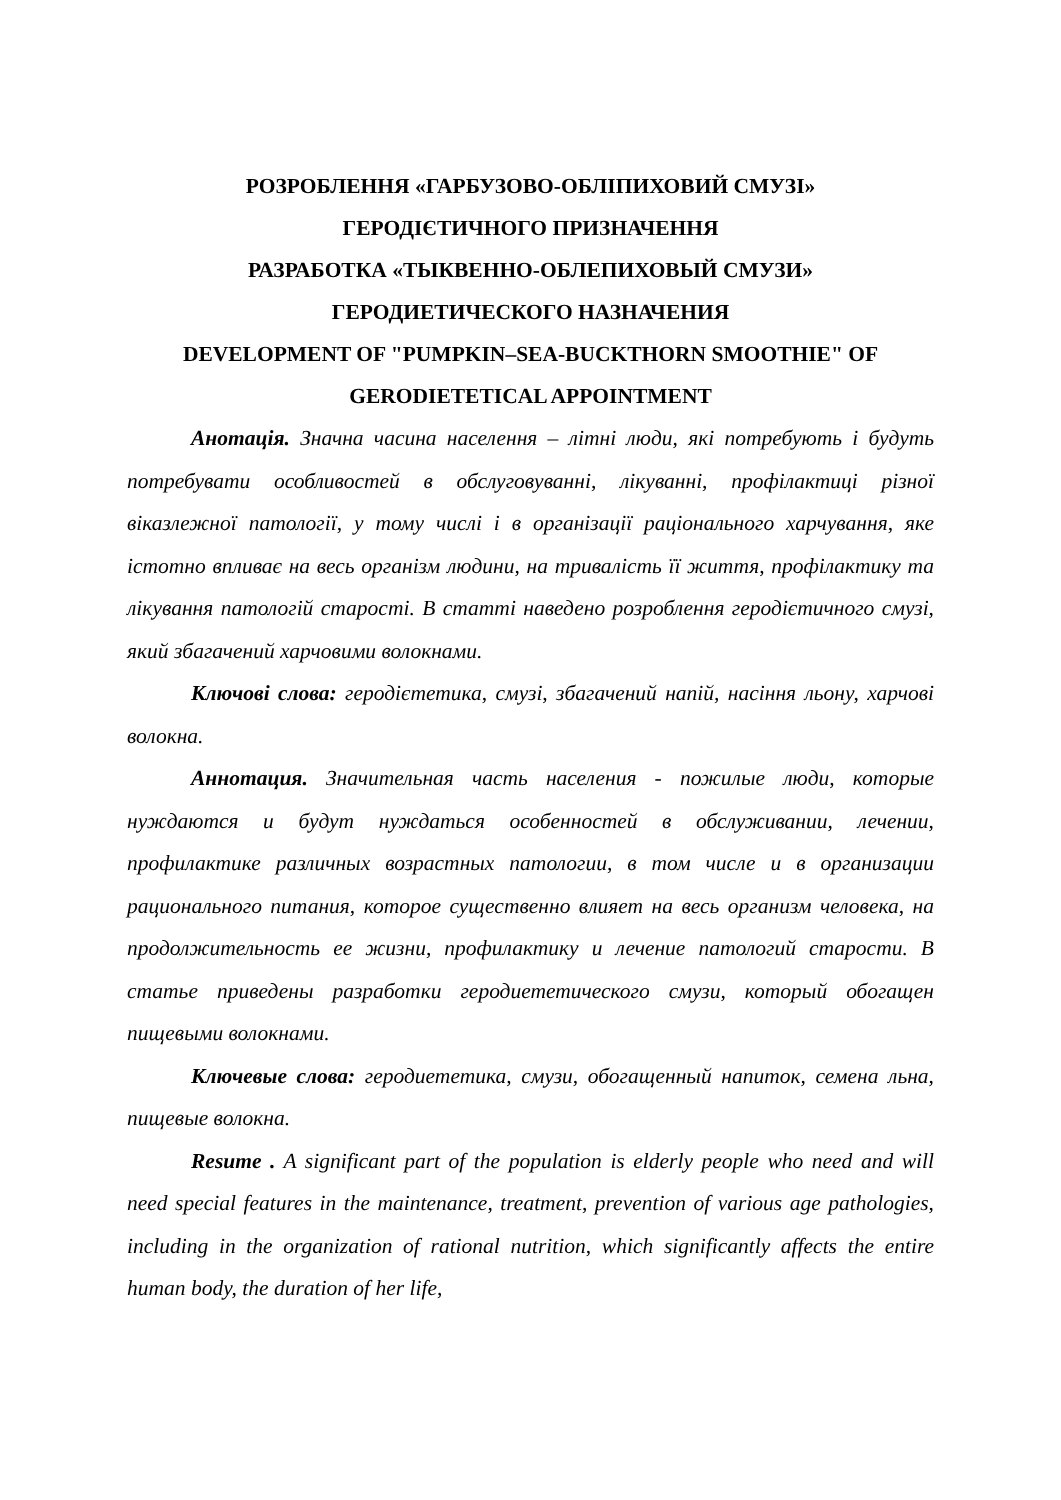РОЗРОБЛЕННЯ «ГАРБУЗОВО-ОБЛІПИХОВИЙ СМУЗІ»
ГЕРОДІЄТИЧНОГО ПРИЗНАЧЕННЯ
РАЗРАБОТКА «ТЫКВЕННО-ОБЛЕПИХОВЫЙ СМУЗИ»
ГЕРОДИЕТИЧЕСКОГО НАЗНАЧЕНИЯ
DEVELOPMENT OF "PUMPKIN–SEA-BUCKTHORN SMOOTHIE" OF GERODIETETICAL APPOINTMENT
Анотація. Значна часина населення – літні люди, які потребують і будуть потребувати особливостей в обслуговуванні, лікуванні, профілактиці різної віказлежної патології, у тому числі і в організації раціонального харчування, яке істотно впливає на весь організм людини, на тривалість її життя, профілактику та лікування патологій старості. В статті наведено розроблення геродієтичного смузі, який збагачений харчовими волокнами.
Ключові слова: геродієтетика, смузі, збагачений напій, насіння льону, харчові волокна.
Аннотация. Значительная часть населения - пожилые люди, которые нуждаются и будут нуждаться особенностей в обслуживании, лечении, профилактике различных возрастных патологии, в том числе и в организации рационального питания, которое существенно влияет на весь организм человека, на продолжительность ее жизни, профилактику и лечение патологий старости. В статье приведены разработки геродиететического смузи, который обогащен пищевыми волокнами.
Ключевые слова: геродиететика, смузи, обогащенный напиток, семена льна, пищевые волокна.
Resume . A significant part of the population is elderly people who need and will need special features in the maintenance, treatment, prevention of various age pathologies, including in the organization of rational nutrition, which significantly affects the entire human body, the duration of her life,